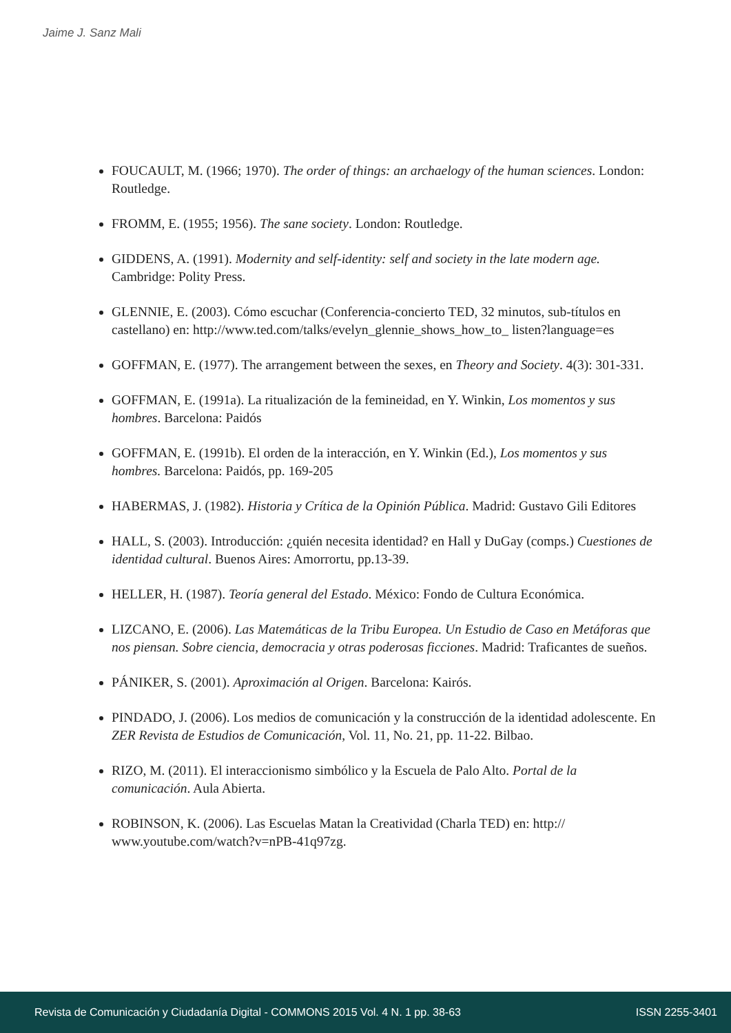Jaime J. Sanz Mali
FOUCAULT, M. (1966; 1970). The order of things: an archaelogy of the human sciences. London: Routledge.
FROMM, E. (1955; 1956). The sane society. London: Routledge.
GIDDENS, A. (1991). Modernity and self-identity: self and society in the late modern age. Cambridge: Polity Press.
GLENNIE, E. (2003). Cómo escuchar (Conferencia-concierto TED, 32 minutos, sub-títulos en castellano) en: http://www.ted.com/talks/evelyn_glennie_shows_how_to_ listen?language=es
GOFFMAN, E. (1977). The arrangement between the sexes, en Theory and Society. 4(3): 301-331.
GOFFMAN, E. (1991a). La ritualización de la femineidad, en Y. Winkin, Los momentos y sus hombres. Barcelona: Paidós
GOFFMAN, E. (1991b). El orden de la interacción, en Y. Winkin (Ed.), Los momentos y sus hombres. Barcelona: Paidós, pp. 169-205
HABERMAS, J. (1982). Historia y Crítica de la Opinión Pública. Madrid: Gustavo Gili Editores
HALL, S. (2003). Introducción: ¿quién necesita identidad? en Hall y DuGay (comps.) Cuestiones de identidad cultural. Buenos Aires: Amorrortu, pp.13-39.
HELLER, H. (1987). Teoría general del Estado. México: Fondo de Cultura Económica.
LIZCANO, E. (2006). Las Matemáticas de la Tribu Europea. Un Estudio de Caso en Metáforas que nos piensan. Sobre ciencia, democracia y otras poderosas ficciones. Madrid: Traficantes de sueños.
PÁNIKER, S. (2001). Aproximación al Origen. Barcelona: Kairós.
PINDADO, J. (2006). Los medios de comunicación y la construcción de la identidad adolescente. En ZER Revista de Estudios de Comunicación, Vol. 11, No. 21, pp. 11-22. Bilbao.
RIZO, M. (2011). El interaccionismo simbólico y la Escuela de Palo Alto. Portal de la comunicación. Aula Abierta.
ROBINSON, K. (2006). Las Escuelas Matan la Creatividad (Charla TED) en: http:// www.youtube.com/watch?v=nPB-41q97zg.
Revista de Comunicación y Ciudadanía Digital - COMMONS 2015 Vol. 4 N. 1 pp. 38-63 ISSN 2255-3401